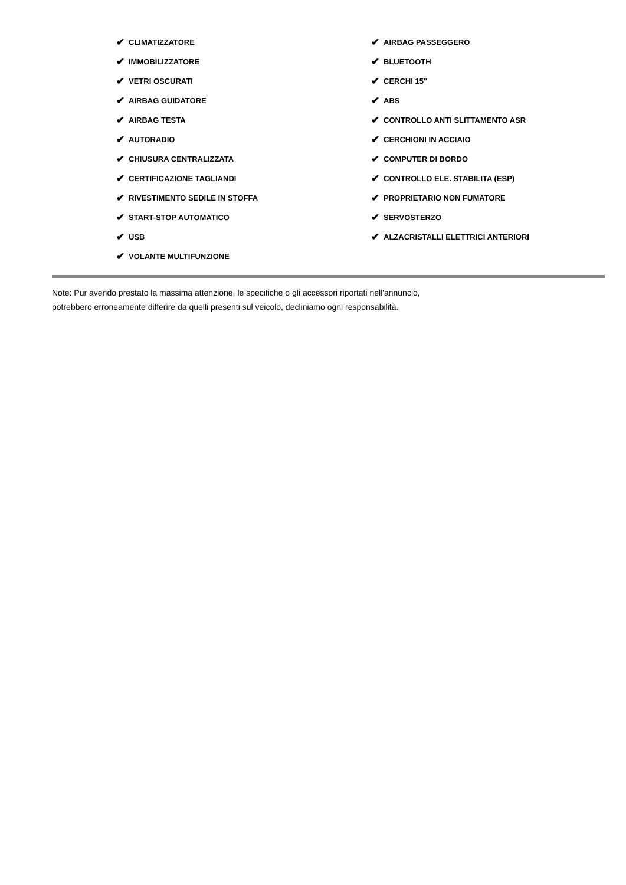✔ CLIMATIZZATORE
✔ IMMOBILIZZATORE
✔ VETRI OSCURATI
✔ AIRBAG GUIDATORE
✔ AIRBAG TESTA
✔ AUTORADIO
✔ CHIUSURA CENTRALIZZATA
✔ CERTIFICAZIONE TAGLIANDI
✔ RIVESTIMENTO SEDILE IN STOFFA
✔ START-STOP AUTOMATICO
✔ USB
✔ VOLANTE MULTIFUNZIONE
✔ AIRBAG PASSEGGERO
✔ BLUETOOTH
✔ CERCHI 15"
✔ ABS
✔ CONTROLLO ANTI SLITTAMENTO ASR
✔ CERCHIONI IN ACCIAIO
✔ COMPUTER DI BORDO
✔ CONTROLLO ELE. STABILITA (ESP)
✔ PROPRIETARIO NON FUMATORE
✔ SERVOSTERZO
✔ ALZACRISTALLI ELETTRICI ANTERIORI
Note: Pur avendo prestato la massima attenzione, le specifiche o gli accessori riportati nell'annuncio,
potrebbero erroneamente differire da quelli presenti sul veicolo, decliniamo ogni responsabilità.